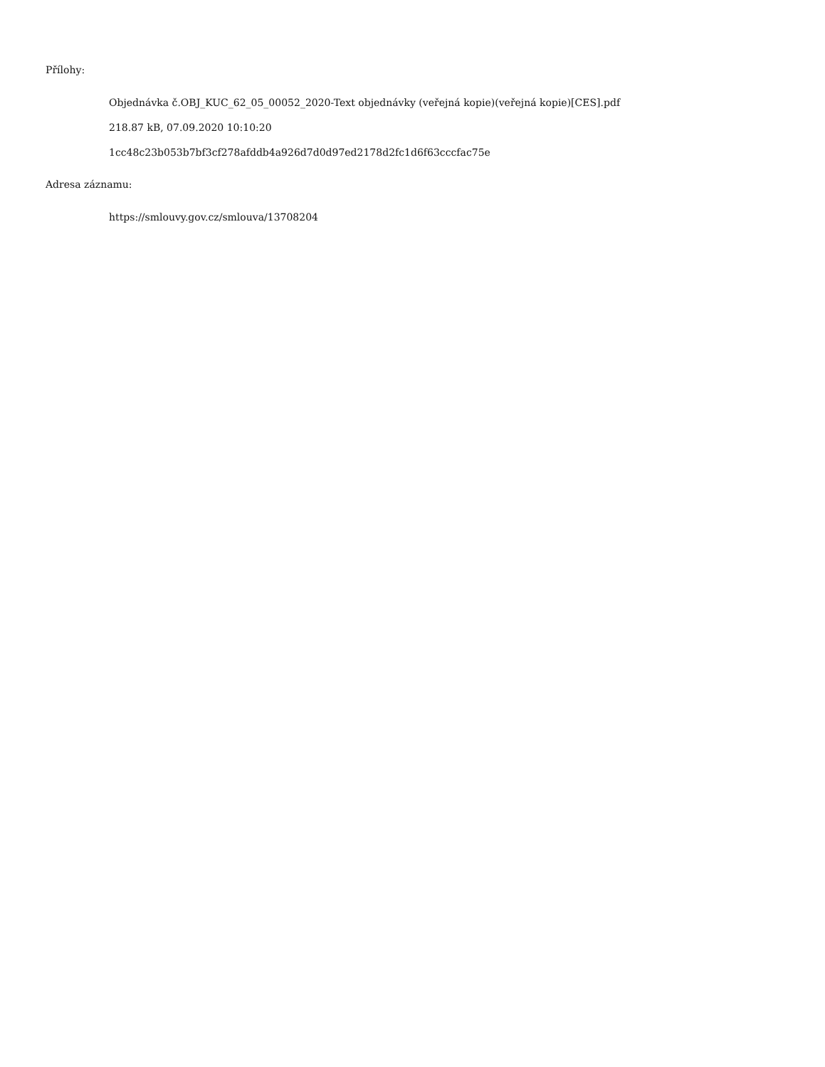Přílohy:
Objednávka č.OBJ_KUC_62_05_00052_2020-Text objednávky (veřejná kopie)(veřejná kopie)[CES].pdf
218.87 kB, 07.09.2020 10:10:20
1cc48c23b053b7bf3cf278afddb4a926d7d0d97ed2178d2fc1d6f63cccfac75e
Adresa záznamu:
https://smlouvy.gov.cz/smlouva/13708204